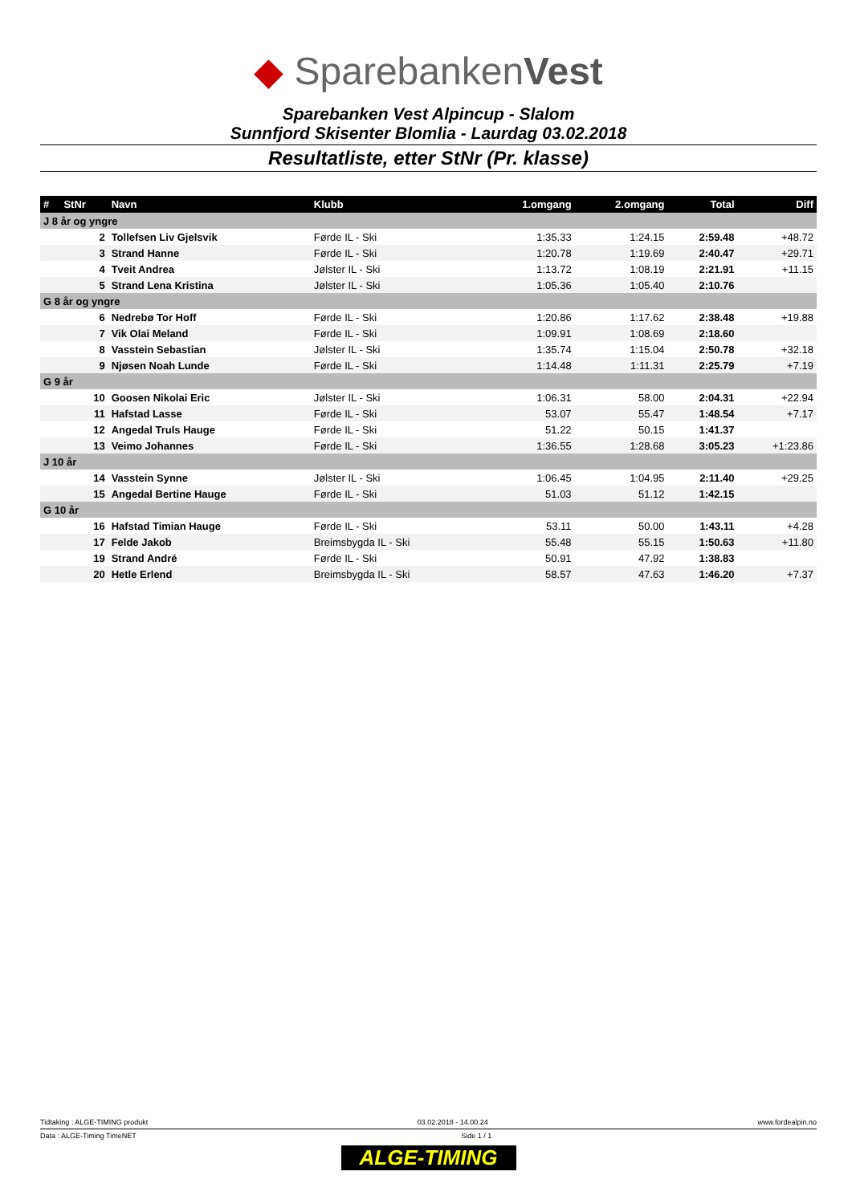◆ SparebankenVest
Sparebanken Vest Alpincup - Slalom
Sunnfjord Skisenter Blomlia - Laurdag 03.02.2018
Resultatliste, etter StNr (Pr. klasse)
| # | StNr | Navn | Klubb | 1.omgang | 2.omgang | Total | Diff |
| --- | --- | --- | --- | --- | --- | --- | --- |
| J 8 år og yngre | | | | | | | |
| | 2 | Tollefsen Liv Gjelsvik | Førde IL - Ski | 1:35.33 | 1:24.15 | 2:59.48 | +48.72 |
| | 3 | Strand Hanne | Førde IL - Ski | 1:20.78 | 1:19.69 | 2:40.47 | +29.71 |
| | 4 | Tveit Andrea | Jølster IL - Ski | 1:13.72 | 1:08.19 | 2:21.91 | +11.15 |
| | 5 | Strand Lena Kristina | Jølster IL - Ski | 1:05.36 | 1:05.40 | 2:10.76 | |
| G 8 år og yngre | | | | | | | |
| | 6 | Nedrebø Tor Hoff | Førde IL - Ski | 1:20.86 | 1:17.62 | 2:38.48 | +19.88 |
| | 7 | Vik Olai Meland | Førde IL - Ski | 1:09.91 | 1:08.69 | 2:18.60 | |
| | 8 | Vasstein Sebastian | Jølster IL - Ski | 1:35.74 | 1:15.04 | 2:50.78 | +32.18 |
| | 9 | Njøsen Noah Lunde | Førde IL - Ski | 1:14.48 | 1:11.31 | 2:25.79 | +7.19 |
| G 9 år | | | | | | | |
| | 10 | Goosen Nikolai Eric | Jølster IL - Ski | 1:06.31 | 58.00 | 2:04.31 | +22.94 |
| | 11 | Hafstad Lasse | Førde IL - Ski | 53.07 | 55.47 | 1:48.54 | +7.17 |
| | 12 | Angedal Truls Hauge | Førde IL - Ski | 51.22 | 50.15 | 1:41.37 | |
| | 13 | Veimo Johannes | Førde IL - Ski | 1:36.55 | 1:28.68 | 3:05.23 | +1:23.86 |
| J 10 år | | | | | | | |
| | 14 | Vasstein Synne | Jølster IL - Ski | 1:06.45 | 1:04.95 | 2:11.40 | +29.25 |
| | 15 | Angedal Bertine Hauge | Førde IL - Ski | 51.03 | 51.12 | 1:42.15 | |
| G 10 år | | | | | | | |
| | 16 | Hafstad Timian Hauge | Førde IL - Ski | 53.11 | 50.00 | 1:43.11 | +4.28 |
| | 17 | Felde Jakob | Breimsbygda IL - Ski | 55.48 | 55.15 | 1:50.63 | +11.80 |
| | 19 | Strand André | Førde IL - Ski | 50.91 | 47.92 | 1:38.83 | |
| | 20 | Hetle Erlend | Breimsbygda IL - Ski | 58.57 | 47.63 | 1:46.20 | +7.37 |
Tidtaking : ALGE-TIMING produkt 03.02.2018 - 14.00.24 www.fordealpin.no
Data : ALGE-Timing TimeNET Side 1 / 1
ALGE-TIMING